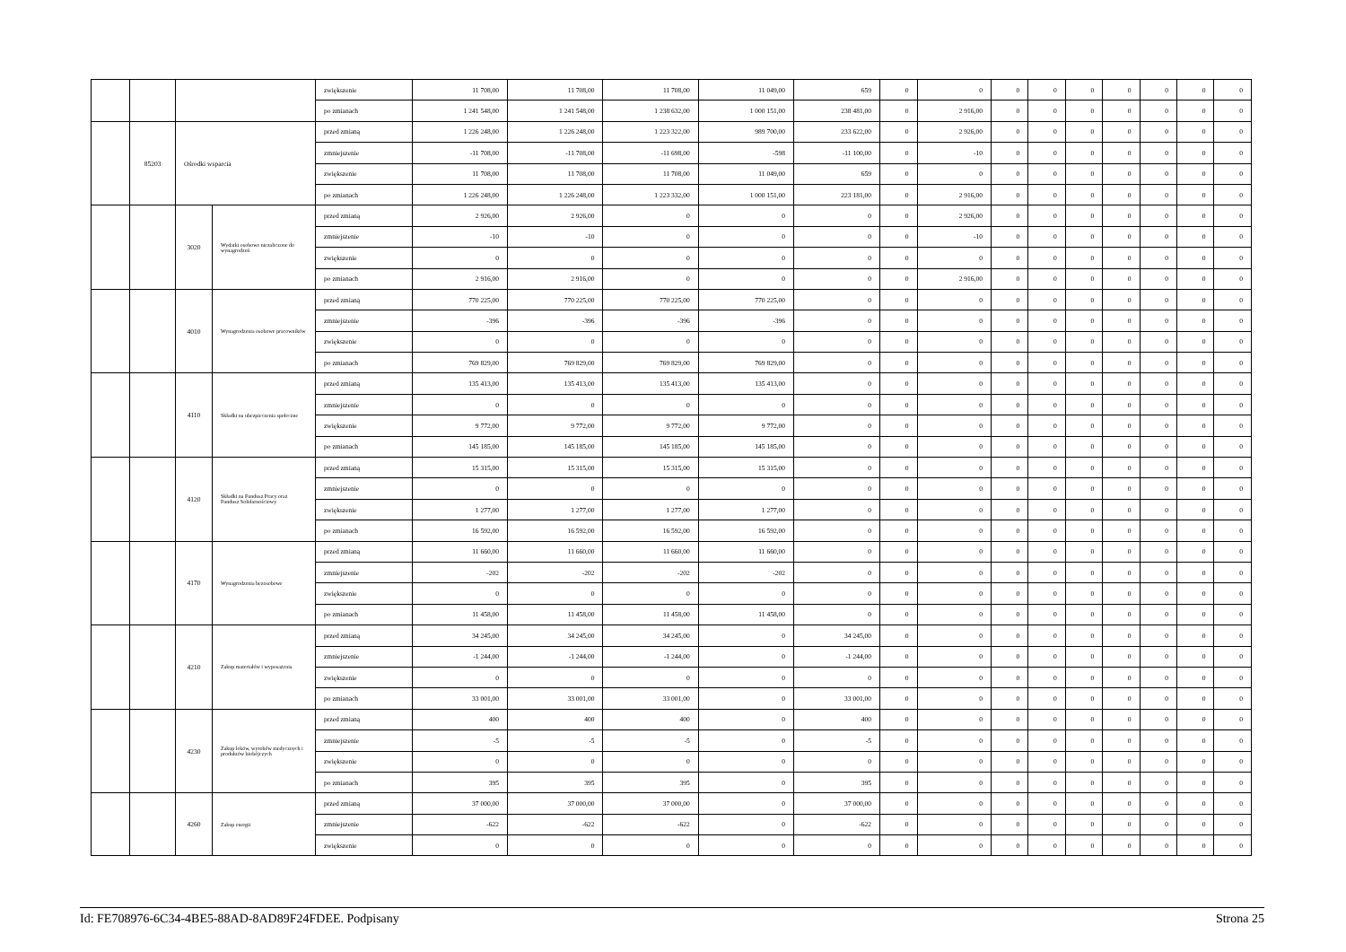| | | | | zwiększenie | 11 708,00 | 11 708,00 | 11 708,00 | 11 049,00 | 659 | 0 | 0 | 0 | 0 | 0 | 0 | 0 | 0 | 0 |
| | | | | po zmianach | 1 241 548,00 | 1 241 548,00 | 1 238 632,00 | 1 000 151,00 | 238 481,00 | 0 | 2 916,00 | 0 | 0 | 0 | 0 | 0 | 0 | 0 |
| | 85203 | Ośrodki wsparcia | | przed zmianą | 1 226 248,00 | 1 226 248,00 | 1 223 322,00 | 989 700,00 | 233 622,00 | 0 | 2 926,00 | 0 | 0 | 0 | 0 | 0 | 0 | 0 |
| | | | | zmniejszenie | -11 708,00 | -11 708,00 | -11 698,00 | -598 | -11 100,00 | 0 | -10 | 0 | 0 | 0 | 0 | 0 | 0 | 0 |
| | | | | zwiększenie | 11 708,00 | 11 708,00 | 11 708,00 | 11 049,00 | 659 | 0 | 0 | 0 | 0 | 0 | 0 | 0 | 0 | 0 |
| | | | | po zmianach | 1 226 248,00 | 1 226 248,00 | 1 223 332,00 | 1 000 151,00 | 223 181,00 | 0 | 2 916,00 | 0 | 0 | 0 | 0 | 0 | 0 | 0 |
| | | 3020 | Wydatki osobowe niezaliczone do wynagrodzeń | przed zmianą | 2 926,00 | 2 926,00 | 0 | 0 | 0 | 0 | 2 926,00 | 0 | 0 | 0 | 0 | 0 | 0 | 0 |
| | | | | zmniejszenie | -10 | -10 | 0 | 0 | 0 | 0 | -10 | 0 | 0 | 0 | 0 | 0 | 0 | 0 |
| | | | | zwiększenie | 0 | 0 | 0 | 0 | 0 | 0 | 0 | 0 | 0 | 0 | 0 | 0 | 0 | 0 |
| | | | | po zmianach | 2 916,00 | 2 916,00 | 0 | 0 | 0 | 0 | 2 916,00 | 0 | 0 | 0 | 0 | 0 | 0 | 0 |
| | | 4010 | Wynagrodzenia osobowe pracowników | przed zmianą | 770 225,00 | 770 225,00 | 770 225,00 | 770 225,00 | 0 | 0 | 0 | 0 | 0 | 0 | 0 | 0 | 0 | 0 |
| | | | | zmniejszenie | -396 | -396 | -396 | -396 | 0 | 0 | 0 | 0 | 0 | 0 | 0 | 0 | 0 | 0 |
| | | | | zwiększenie | 0 | 0 | 0 | 0 | 0 | 0 | 0 | 0 | 0 | 0 | 0 | 0 | 0 | 0 |
| | | | | po zmianach | 769 829,00 | 769 829,00 | 769 829,00 | 769 829,00 | 0 | 0 | 0 | 0 | 0 | 0 | 0 | 0 | 0 | 0 |
| | | 4110 | Składki na ubezpieczenia społeczne | przed zmianą | 135 413,00 | 135 413,00 | 135 413,00 | 135 413,00 | 0 | 0 | 0 | 0 | 0 | 0 | 0 | 0 | 0 | 0 |
| | | | | zmniejszenie | 0 | 0 | 0 | 0 | 0 | 0 | 0 | 0 | 0 | 0 | 0 | 0 | 0 | 0 |
| | | | | zwiększenie | 9 772,00 | 9 772,00 | 9 772,00 | 9 772,00 | 0 | 0 | 0 | 0 | 0 | 0 | 0 | 0 | 0 | 0 |
| | | | | po zmianach | 145 185,00 | 145 185,00 | 145 185,00 | 145 185,00 | 0 | 0 | 0 | 0 | 0 | 0 | 0 | 0 | 0 | 0 |
| | | 4120 | Składki na Fundusz Pracy oraz Fundusz Solidarnościowy | przed zmianą | 15 315,00 | 15 315,00 | 15 315,00 | 15 315,00 | 0 | 0 | 0 | 0 | 0 | 0 | 0 | 0 | 0 | 0 |
| | | | | zmniejszenie | 0 | 0 | 0 | 0 | 0 | 0 | 0 | 0 | 0 | 0 | 0 | 0 | 0 | 0 |
| | | | | zwiększenie | 1 277,00 | 1 277,00 | 1 277,00 | 1 277,00 | 0 | 0 | 0 | 0 | 0 | 0 | 0 | 0 | 0 | 0 |
| | | | | po zmianach | 16 592,00 | 16 592,00 | 16 592,00 | 16 592,00 | 0 | 0 | 0 | 0 | 0 | 0 | 0 | 0 | 0 | 0 |
| | | 4170 | Wynagrodzenia bezosobowe | przed zmianą | 11 660,00 | 11 660,00 | 11 660,00 | 11 660,00 | 0 | 0 | 0 | 0 | 0 | 0 | 0 | 0 | 0 | 0 |
| | | | | zmniejszenie | -202 | -202 | -202 | -202 | 0 | 0 | 0 | 0 | 0 | 0 | 0 | 0 | 0 | 0 |
| | | | | zwiększenie | 0 | 0 | 0 | 0 | 0 | 0 | 0 | 0 | 0 | 0 | 0 | 0 | 0 | 0 |
| | | | | po zmianach | 11 458,00 | 11 458,00 | 11 458,00 | 11 458,00 | 0 | 0 | 0 | 0 | 0 | 0 | 0 | 0 | 0 | 0 |
| | | 4210 | Zakup materiałów i wyposażenia | przed zmianą | 34 245,00 | 34 245,00 | 34 245,00 | 0 | 34 245,00 | 0 | 0 | 0 | 0 | 0 | 0 | 0 | 0 | 0 |
| | | | | zmniejszenie | -1 244,00 | -1 244,00 | -1 244,00 | 0 | -1 244,00 | 0 | 0 | 0 | 0 | 0 | 0 | 0 | 0 | 0 |
| | | | | zwiększenie | 0 | 0 | 0 | 0 | 0 | 0 | 0 | 0 | 0 | 0 | 0 | 0 | 0 | 0 |
| | | | | po zmianach | 33 001,00 | 33 001,00 | 33 001,00 | 0 | 33 001,00 | 0 | 0 | 0 | 0 | 0 | 0 | 0 | 0 | 0 |
| | | 4230 | Zakup leków, wyrobów medycznych i produktów biobójczych | przed zmianą | 400 | 400 | 400 | 0 | 400 | 0 | 0 | 0 | 0 | 0 | 0 | 0 | 0 | 0 |
| | | | | zmniejszenie | -5 | -5 | -5 | 0 | -5 | 0 | 0 | 0 | 0 | 0 | 0 | 0 | 0 | 0 |
| | | | | zwiększenie | 0 | 0 | 0 | 0 | 0 | 0 | 0 | 0 | 0 | 0 | 0 | 0 | 0 | 0 |
| | | | | po zmianach | 395 | 395 | 395 | 0 | 395 | 0 | 0 | 0 | 0 | 0 | 0 | 0 | 0 | 0 |
| | | 4260 | Zakup energii | przed zmianą | 37 000,00 | 37 000,00 | 37 000,00 | 0 | 37 000,00 | 0 | 0 | 0 | 0 | 0 | 0 | 0 | 0 | 0 |
| | | | | zmniejszenie | -622 | -622 | -622 | 0 | -622 | 0 | 0 | 0 | 0 | 0 | 0 | 0 | 0 | 0 |
| | | | | zwiększenie | 0 | 0 | 0 | 0 | 0 | 0 | 0 | 0 | 0 | 0 | 0 | 0 | 0 | 0 |
Id: FE708976-6C34-4BE5-88AD-8AD89F24FDEE. Podpisany Strona 25